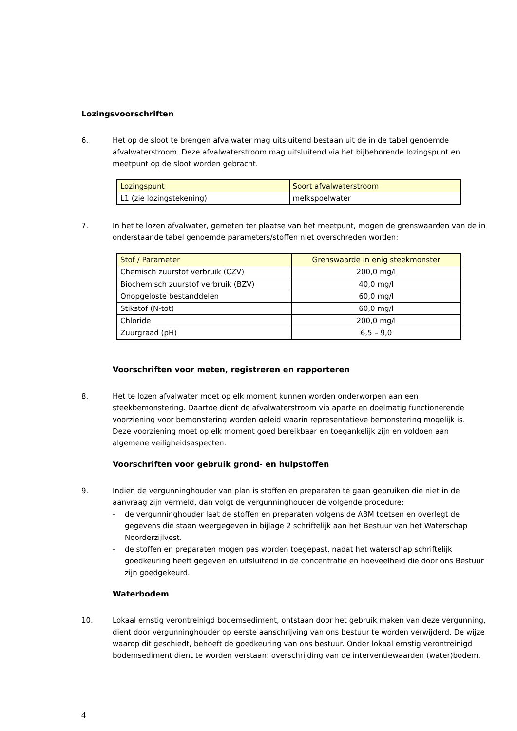Lozingsvoorschriften
6. Het op de sloot te brengen afvalwater mag uitsluitend bestaan uit de in de tabel genoemde afvalwaterstroom. Deze afvalwaterstroom mag uitsluitend via het bijbehorende lozingspunt en meetpunt op de sloot worden gebracht.
| Lozingspunt | Soort afvalwaterstroom |
| --- | --- |
| L1 (zie lozingstekening) | melkspoelwater |
7. In het te lozen afvalwater, gemeten ter plaatse van het meetpunt, mogen de grenswaarden van de in onderstaande tabel genoemde parameters/stoffen niet overschreden worden:
| Stof / Parameter | Grenswaarde in enig steekmonster |
| --- | --- |
| Chemisch zuurstof verbruik (CZV) | 200,0 mg/l |
| Biochemisch zuurstof verbruik (BZV) | 40,0 mg/l |
| Onopgeloste bestanddelen | 60,0 mg/l |
| Stikstof (N-tot) | 60,0 mg/l |
| Chloride | 200,0 mg/l |
| Zuurgraad (pH) | 6,5 – 9,0 |
Voorschriften voor meten, registreren en rapporteren
8. Het te lozen afvalwater moet op elk moment kunnen worden onderworpen aan een steekbemonstering. Daartoe dient de afvalwaterstroom via aparte en doelmatig functionerende voorziening voor bemonstering worden geleid waarin representatieve bemonstering mogelijk is. Deze voorziening moet op elk moment goed bereikbaar en toegankelijk zijn en voldoen aan algemene veiligheidsaspecten.
Voorschriften voor gebruik grond- en hulpstoffen
9. Indien de vergunninghouder van plan is stoffen en preparaten te gaan gebruiken die niet in de aanvraag zijn vermeld, dan volgt de vergunninghouder de volgende procedure:
- de vergunninghouder laat de stoffen en preparaten volgens de ABM toetsen en overlegt de gegevens die staan weergegeven in bijlage 2 schriftelijk aan het Bestuur van het Waterschap Noorderzijlvest.
- de stoffen en preparaten mogen pas worden toegepast, nadat het waterschap schriftelijk goedkeuring heeft gegeven en uitsluitend in de concentratie en hoeveelheid die door ons Bestuur zijn goedgekeurd.
Waterbodem
10. Lokaal ernstig verontreinigd bodemsediment, ontstaan door het gebruik maken van deze vergunning, dient door vergunninghouder op eerste aanschrijving van ons bestuur te worden verwijderd. De wijze waarop dit geschiedt, behoeft de goedkeuring van ons bestuur. Onder lokaal ernstig verontreinigd bodemsediment dient te worden verstaan: overschrijding van de interventiewaarden (water)bodem.
4